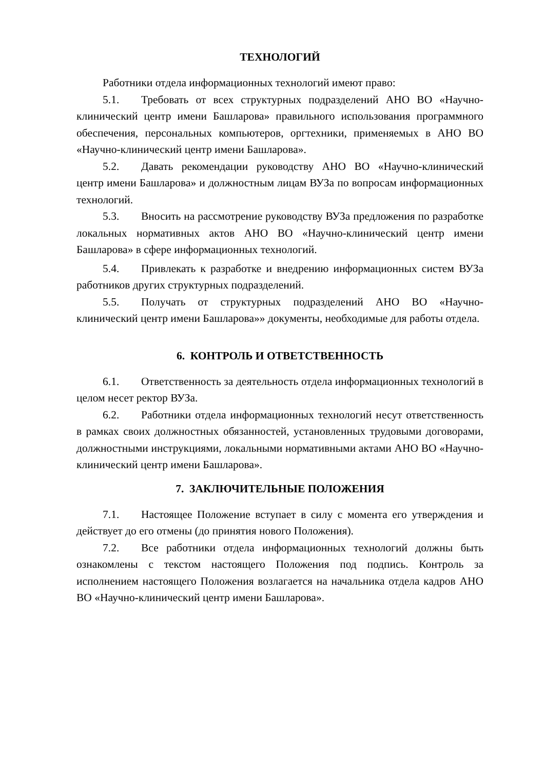ТЕХНОЛОГИЙ
Работники отдела информационных технологий имеют право:
5.1. Требовать от всех структурных подразделений АНО ВО «Научно-клинический центр имени Башларова» правильного использования программного обеспечения, персональных компьютеров, оргтехники, применяемых в АНО ВО «Научно-клинический центр имени Башларова».
5.2. Давать рекомендации руководству АНО ВО «Научно-клинический центр имени Башларова» и должностным лицам ВУЗа по вопросам информационных технологий.
5.3. Вносить на рассмотрение руководству ВУЗа предложения по разработке локальных нормативных актов АНО ВО «Научно-клинический центр имени Башларова» в сфере информационных технологий.
5.4. Привлекать к разработке и внедрению информационных систем ВУЗа работников других структурных подразделений.
5.5. Получать от структурных подразделений АНО ВО «Научно-клинический центр имени Башларова»» документы, необходимые для работы отдела.
6. КОНТРОЛЬ И ОТВЕТСТВЕННОСТЬ
6.1. Ответственность за деятельность отдела информационных технологий в целом несет ректор ВУЗа.
6.2. Работники отдела информационных технологий несут ответственность в рамках своих должностных обязанностей, установленных трудовыми договорами, должностными инструкциями, локальными нормативными актами АНО ВО «Научно-клинический центр имени Башларова».
7. ЗАКЛЮЧИТЕЛЬНЫЕ ПОЛОЖЕНИЯ
7.1. Настоящее Положение вступает в силу с момента его утверждения и действует до его отмены (до принятия нового Положения).
7.2. Все работники отдела информационных технологий должны быть ознакомлены с текстом настоящего Положения под подпись. Контроль за исполнением настоящего Положения возлагается на начальника отдела кадров АНО ВО «Научно-клинический центр имени Башларова».